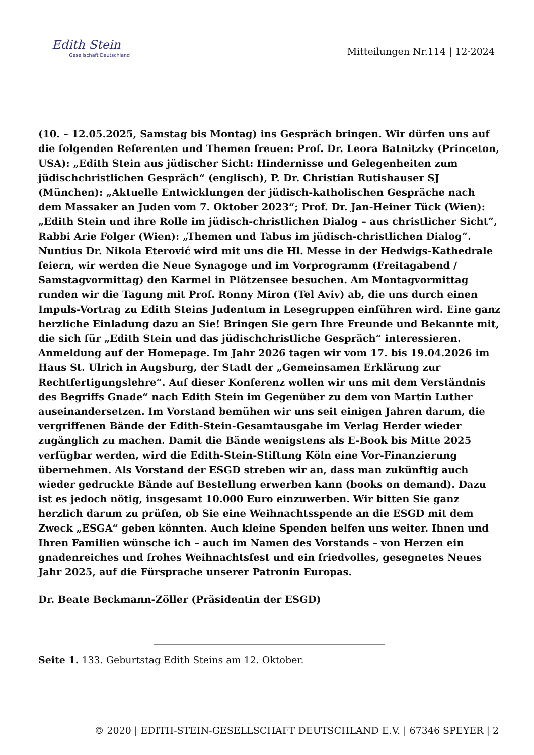Edith Stein
Gesellschaft Deutschland
Mitteilungen Nr.114 | 12·2024
(10. – 12.05.2025, Samstag bis Montag) ins Gespräch bringen. Wir dürfen uns auf die folgenden Referenten und Themen freuen: Prof. Dr. Leora Batnitzky (Princeton, USA): „Edith Stein aus jüdischer Sicht: Hindernisse und Gelegenheiten zum jüdischchristlichen Gespräch“ (englisch), P. Dr. Christian Rutishauser SJ (München): „Aktuelle Entwicklungen der jüdisch-katholischen Gespräche nach dem Massaker an Juden vom 7. Oktober 2023“; Prof. Dr. Jan-Heiner Tück (Wien): „Edith Stein und ihre Rolle im jüdisch-christlichen Dialog – aus christlicher Sicht“, Rabbi Arie Folger (Wien): „Themen und Tabus im jüdisch-christlichen Dialog“. Nuntius Dr. Nikola Eterović wird mit uns die Hl. Messe in der Hedwigs-Kathedrale feiern, wir werden die Neue Synagoge und im Vorprogramm (Freitagabend / Samstagvormittag) den Karmel in Plötzensee besuchen. Am Montagvormittag runden wir die Tagung mit Prof. Ronny Miron (Tel Aviv) ab, die uns durch einen Impuls-Vortrag zu Edith Steins Judentum in Lesegruppen einführen wird. Eine ganz herzliche Einladung dazu an Sie! Bringen Sie gern Ihre Freunde und Bekannte mit, die sich für „Edith Stein und das jüdischchristliche Gespräch“ interessieren. Anmeldung auf der Homepage. Im Jahr 2026 tagen wir vom 17. bis 19.04.2026 im Haus St. Ulrich in Augsburg, der Stadt der „Gemeinsamen Erklärung zur Rechtfertigungslehre“. Auf dieser Konferenz wollen wir uns mit dem Verständnis des Begriffs Gnade“ nach Edith Stein im Gegenüber zu dem von Martin Luther auseinandersetzen. Im Vorstand bemühen wir uns seit einigen Jahren darum, die vergriffenen Bände der Edith-Stein-Gesamtausgabe im Verlag Herder wieder zugänglich zu machen. Damit die Bände wenigstens als E-Book bis Mitte 2025 verfügbar werden, wird die Edith-Stein-Stiftung Köln eine Vor-Finanzierung übernehmen. Als Vorstand der ESGD streben wir an, dass man zukünftig auch wieder gedruckte Bände auf Bestellung erwerben kann (books on demand). Dazu ist es jedoch nötig, insgesamt 10.000 Euro einzuwerben. Wir bitten Sie ganz herzlich darum zu prüfen, ob Sie eine Weihnachtsspende an die ESGD mit dem Zweck „ESGA“ geben könnten. Auch kleine Spenden helfen uns weiter. Ihnen und Ihren Familien wünsche ich – auch im Namen des Vorstands – von Herzen ein gnadenreiches und frohes Weihnachtsfest und ein friedvolles, gesegnetes Neues Jahr 2025, auf die Fürsprache unserer Patronin Europas.
Dr. Beate Beckmann-Zöller (Präsidentin der ESGD)
Seite 1. 133. Geburtstag Edith Steins am 12. Oktober.
© 2020 | EDITH-STEIN-GESELLSCHAFT DEUTSCHLAND E.V. | 67346 SPEYER | 2